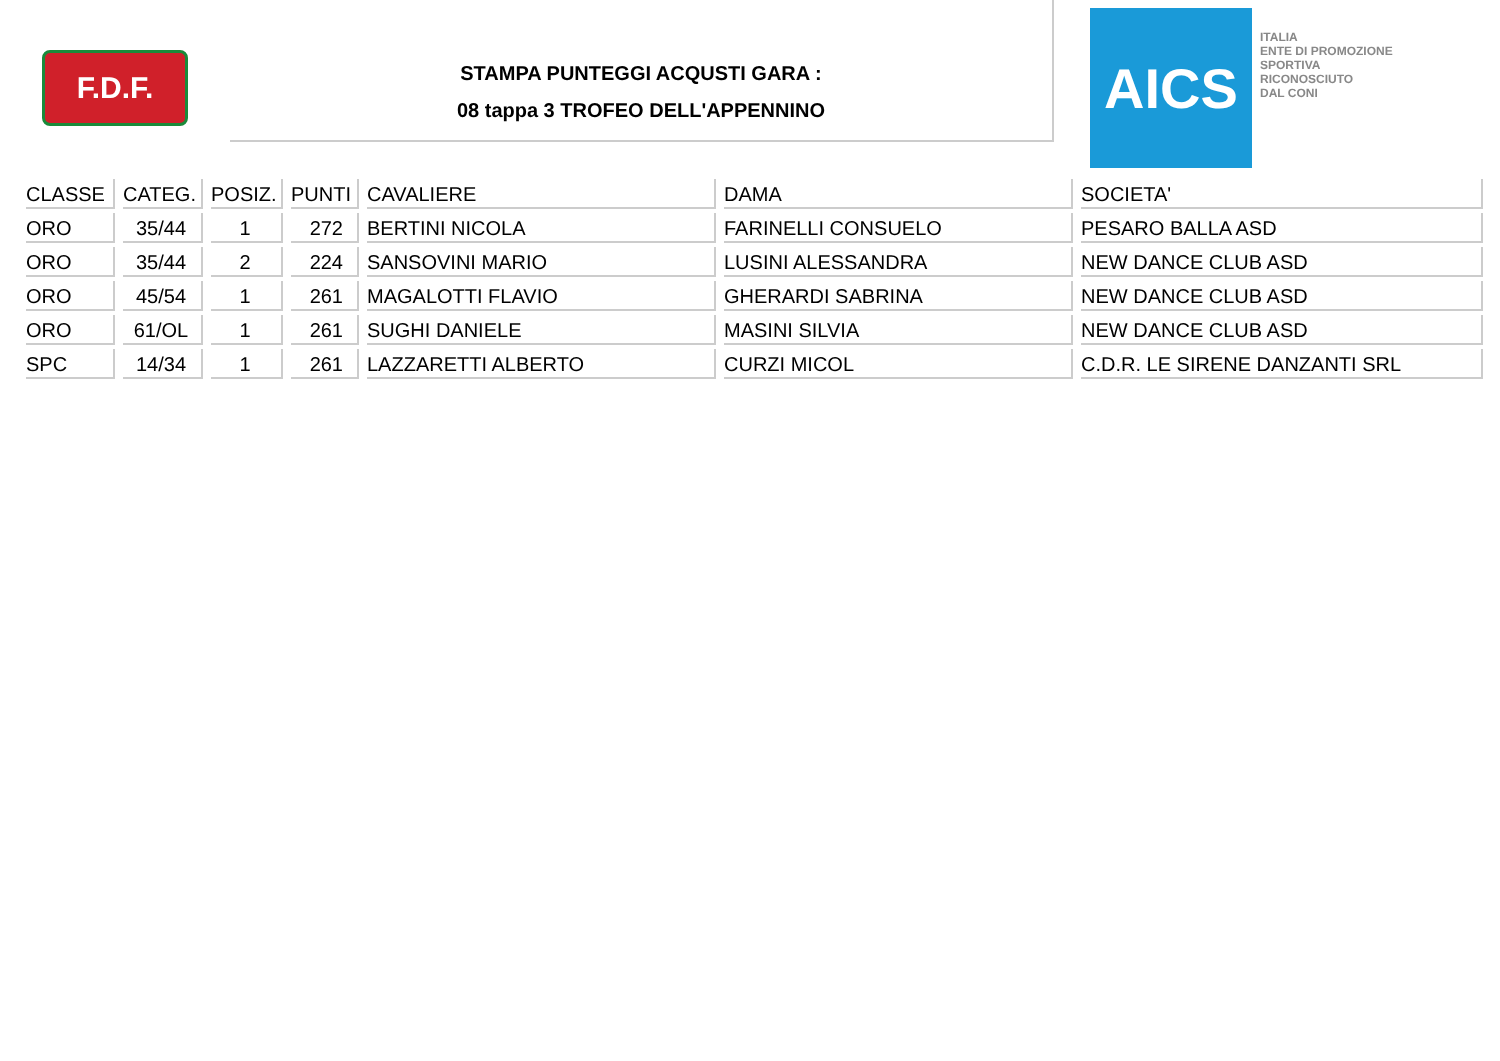F.D.F.
STAMPA PUNTEGGI ACQUSTI GARA :
08 tappa 3 TROFEO DELL'APPENNINO
AICS
ITALIA
ENTE DI PROMOZIONE
SPORTIVA
RICONOSCIUTO
DAL CONI
| CLASSE | CATEG. | POSIZ. | PUNTI | CAVALIERE | DAMA | SOCIETA' |
| --- | --- | --- | --- | --- | --- | --- |
| ORO | 35/44 | 1 | 272 | BERTINI NICOLA | FARINELLI CONSUELO | PESARO BALLA ASD |
| ORO | 35/44 | 2 | 224 | SANSOVINI MARIO | LUSINI ALESSANDRA | NEW DANCE CLUB ASD |
| ORO | 45/54 | 1 | 261 | MAGALOTTI FLAVIO | GHERARDI SABRINA | NEW DANCE CLUB ASD |
| ORO | 61/OL | 1 | 261 | SUGHI DANIELE | MASINI SILVIA | NEW DANCE CLUB ASD |
| SPC | 14/34 | 1 | 261 | LAZZARETTI ALBERTO | CURZI MICOL | C.D.R. LE SIRENE DANZANTI SRL |